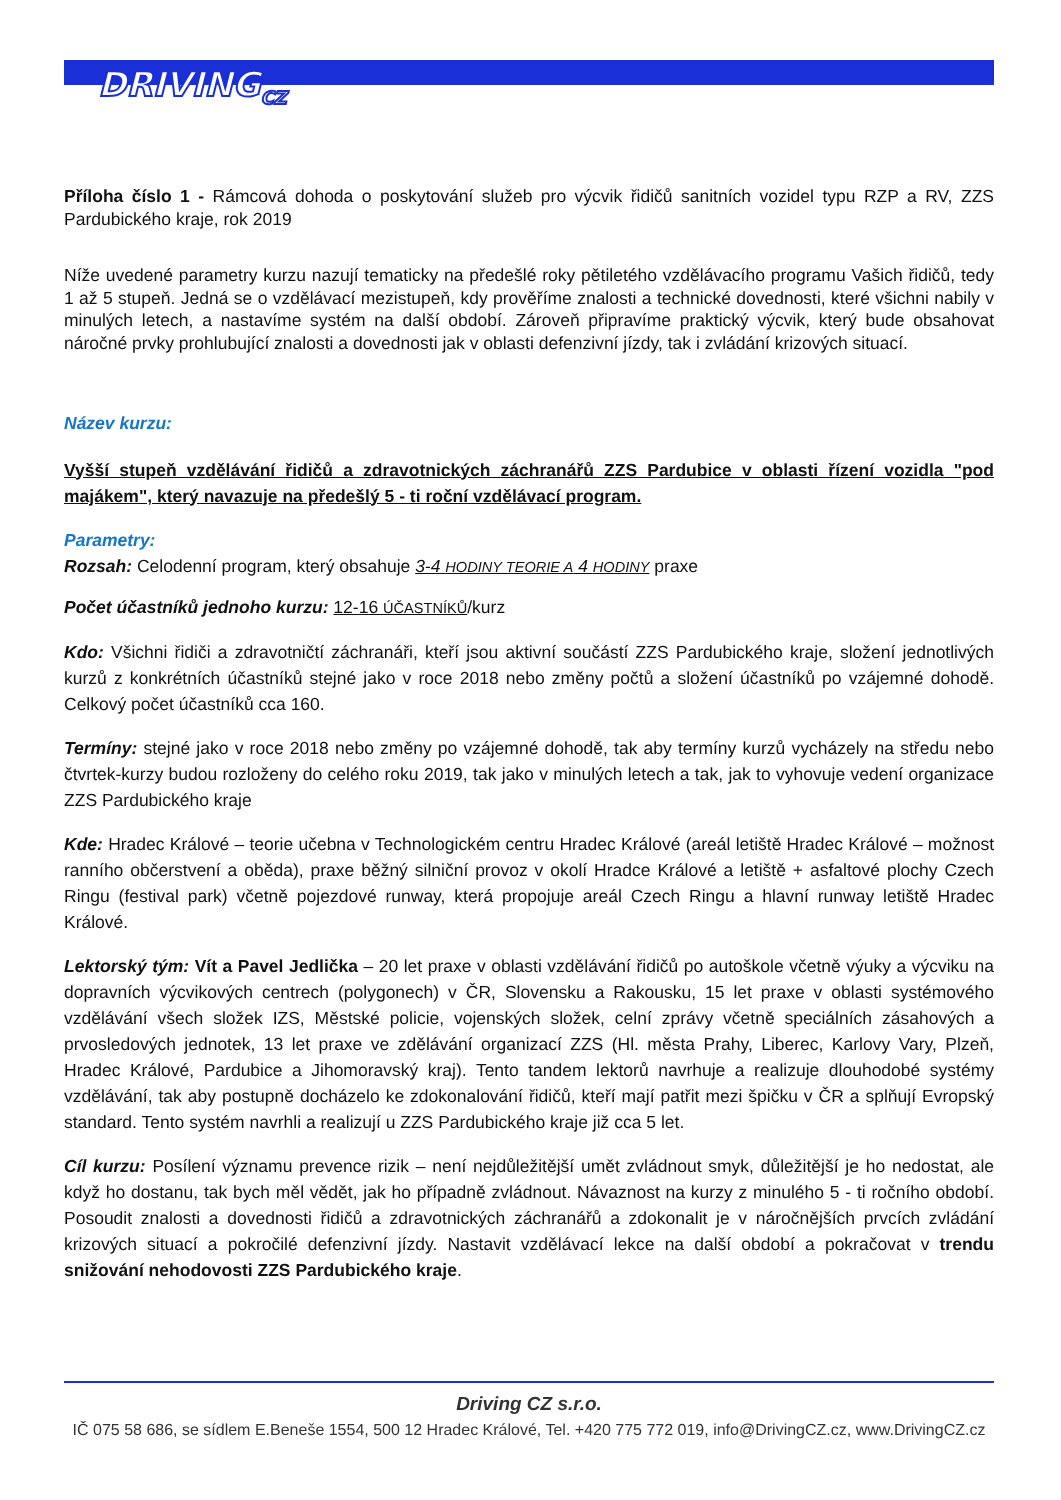DRIVING<sub>CZ</sub>
Příloha číslo 1 - Rámcová dohoda o poskytování služeb pro výcvik řidičů sanitních vozidel typu RZP a RV, ZZS Pardubického kraje, rok 2019
Níže uvedené parametry kurzu nazují tematicky na předešlé roky pětiletého vzdělávacího programu Vašich řidičů, tedy 1 až 5 stupeň. Jedná se o vzdělávací mezistupeň, kdy prověříme znalosti a technické dovednosti, které všichni nabily v minulých letech, a nastavíme systém na další období. Zároveň připravíme praktický výcvik, který bude obsahovat náročné prvky prohlubující znalosti a dovednosti jak v oblasti defenzivní jízdy, tak i zvládání krizových situací.
Název kurzu:
Vyšší stupeň vzdělávání řidičů a zdravotnických záchranářů ZZS Pardubice v oblasti řízení vozidla "pod majákem", který navazuje na předešlý 5 - ti roční vzdělávací program.
Parametry:
Rozsah: Celodenní program, který obsahuje 3-4 HODINY TEORIE A 4 HODINY praxe
Počet účastníků jednoho kurzu: 12-16 ÚČASTNÍKŮ/kurz
Kdo: Všichni řidiči a zdravotničtí záchranáři, kteří jsou aktivní součástí ZZS Pardubického kraje, složení jednotlivých kurzů z konkrétních účastníků stejné jako v roce 2018 nebo změny počtů a složení účastníků po vzájemné dohodě. Celkový počet účastníků cca 160.
Termíny: stejné jako v roce 2018 nebo změny po vzájemné dohodě, tak aby termíny kurzů vycházely na středu nebo čtvrtek-kurzy budou rozloženy do celého roku 2019, tak jako v minulých letech a tak, jak to vyhovuje vedení organizace ZZS Pardubického kraje
Kde: Hradec Králové – teorie učebna v Technologickém centru Hradec Králové (areál letiště Hradec Králové – možnost ranního občerstvení a oběda), praxe běžný silniční provoz v okolí Hradce Králové a letiště + asfaltové plochy Czech Ringu (festival park) včetně pojezdové runway, která propojuje areál Czech Ringu a hlavní runway letiště Hradec Králové.
Lektorský tým: Vít a Pavel Jedlička – 20 let praxe v oblasti vzdělávání řidičů po autoškole včetně výuky a výcviku na dopravních výcvikových centrech (polygonech) v ČR, Slovensku a Rakousku, 15 let praxe v oblasti systémového vzdělávání všech složek IZS, Městské policie, vojenských složek, celní zprávy včetně speciálních zásahových a prvosledových jednotek, 13 let praxe ve zdělávání organizací ZZS (Hl. města Prahy, Liberec, Karlovy Vary, Plzeň, Hradec Králové, Pardubice a Jihomoravský kraj). Tento tandem lektorů navrhuje a realizuje dlouhodobé systémy vzdělávání, tak aby postupně docházelo ke zdokonalování řidičů, kteří mají patřit mezi špičku v ČR a splňují Evropský standard. Tento systém navrhli a realizují u ZZS Pardubického kraje již cca 5 let.
Cíl kurzu: Posílení významu prevence rizik – není nejdůležitější umět zvládnout smyk, důležitější je ho nedostat, ale když ho dostanu, tak bych měl vědět, jak ho případně zvládnout. Návaznost na kurzy z minulého 5 - ti ročního období. Posoudit znalosti a dovednosti řidičů a zdravotnických záchranářů a zdokonalit je v náročnějších prvcích zvládání krizových situací a pokročilé defenzivní jízdy. Nastavit vzdělávací lekce na další období a pokračovat v trendu snižování nehodovosti ZZS Pardubického kraje.
Driving CZ s.r.o.
IČ 075 58 686, se sídlem E.Beneše 1554, 500 12 Hradec Králové, Tel. +420 775 772 019, info@DrivingCZ.cz, www.DrivingCZ.cz